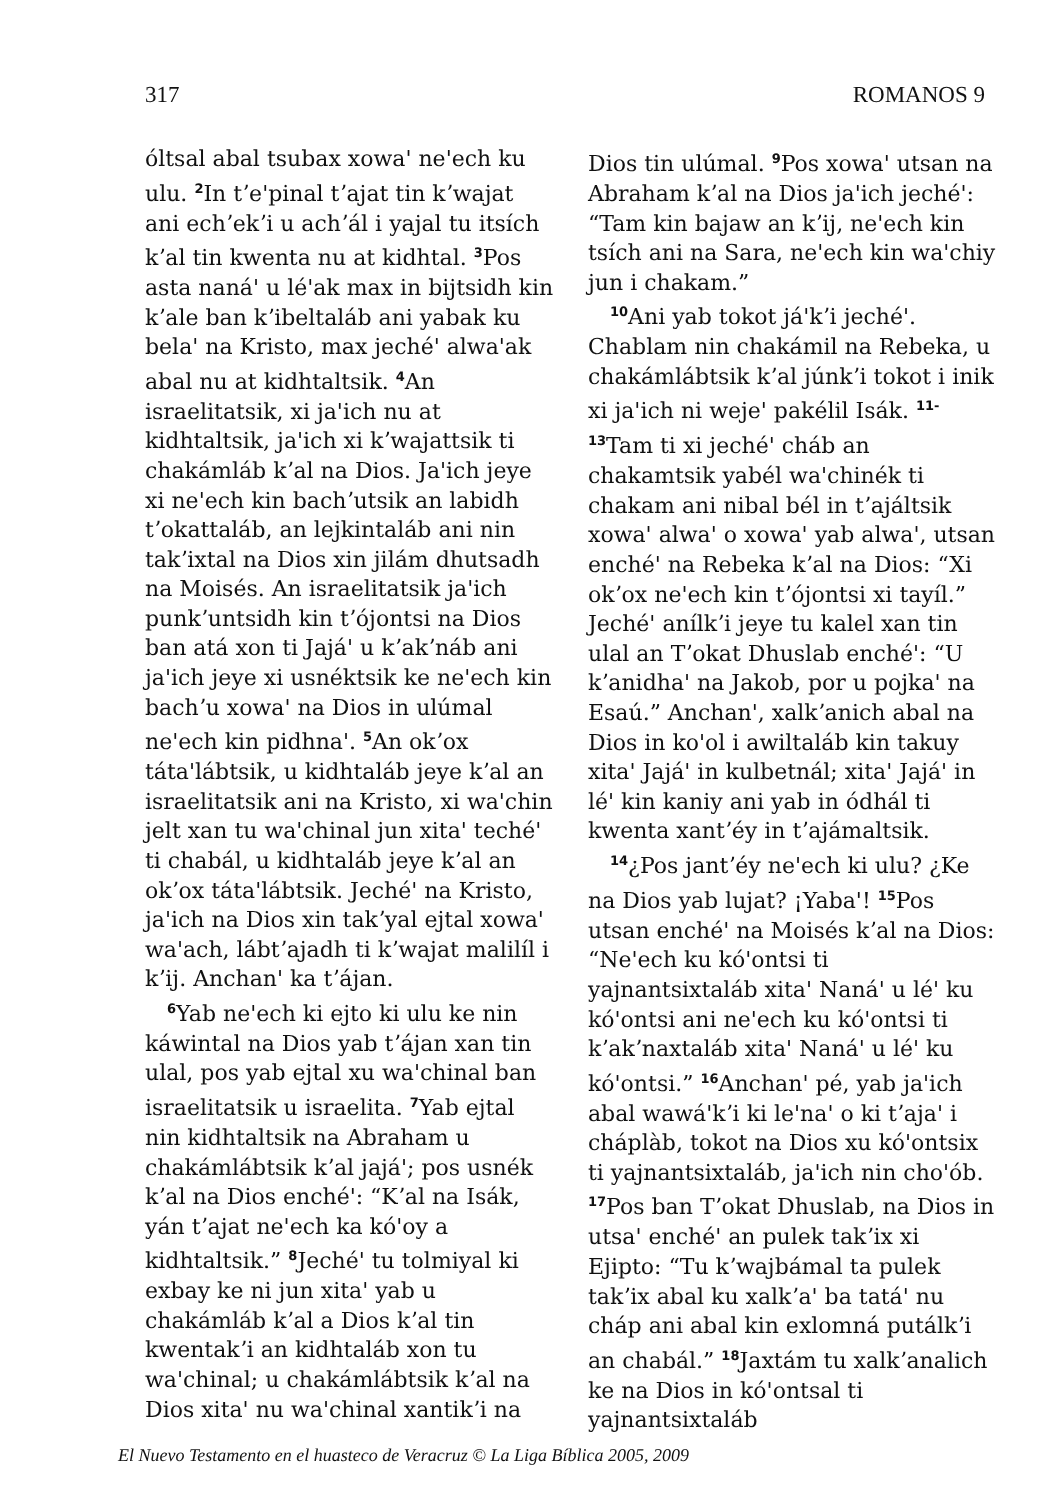317 ROMANOS 9
óltsal abal tsubax xowaꞌ neꞌech ku ulu. <sup>2</sup>In tʼeꞌpinal tʼajat tin kʼwajat ani echʼekʼi u achʼál i yajal tu itsích kʼal tin kwenta nu at kidhtal. <sup>3</sup>Pos asta nanáꞌ u léꞌak max in bijtsidh kin kʼale ban kʼibeltaláb ani yabak ku belaꞌ na Kristo, max jechéꞌ alwaꞌak abal nu at kidhtaltsik. <sup>4</sup>An israelitatsik, xi jaꞌich nu at kidhtaltsik, jaꞌich xi kʼwajattsik ti chakámláb kʼal na Dios. Jaꞌich jeye xi neꞌech kin bachʼutsik an labidh tʼokattaláb, an lejkintaláb ani nin takʼixtal na Dios xin jilám dhutsadh na Moisés. An israelitatsik jaꞌich punkʼuntsidh kin tʼójontsi na Dios ban atá xon ti Jajáꞌ u kʼakʼnáb ani jaꞌich jeye xi usnéktsik ke neꞌech kin bachʼu xowaꞌ na Dios in ulúmal neꞌech kin pidhnaꞌ. <sup>5</sup>An okʼox tátaꞌlábtsik, u kidhtaláb jeye kʼal an israelitatsik ani na Kristo, xi waꞌchin jelt xan tu waꞌchinal jun xitaꞌ techéꞌ ti chabál, u kidhtaláb jeye kʼal an okʼox tátaꞌlábtsik. Jechéꞌ na Kristo, jaꞌich na Dios xin takʼyal ejtal xowaꞌ waꞌach, lábtʼajadh ti kʼwajat malilíl i kʼij. Anchanꞌ ka tʼájan.
<sup>6</sup> Yab neꞌech ki ejto ki ulu ke nin káwintal na Dios yab tʼájan xan tin ulal, pos yab ejtal xu waꞌchinal ban israelitatsik u israelita. <sup>7</sup>Yab ejtal nin kidhtaltsik na Abraham u chakámlábtsik kʼal jajáꞌ; pos usnék kʼal na Dios enchéꞌ: “Kʼal na Isák, yán tʼajat neꞌech ka kóꞌoy a kidhtaltsik.” <sup>8</sup>Jechéꞌ tu tolmiyal ki exbay ke ni jun xitaꞌ yab u chakámláb kʼal a Dios kʼal tin kwentakʼi an kidhtaláb xon tu waꞌchinal; u chakámlábtsik kʼal na Dios xitaꞌ nu waꞌchinal xantikʼi na
Dios tin ulúmal. <sup>9</sup>Pos xowaꞌ utsan na Abraham kʼal na Dios jaꞌich jechéꞌ: “Tam kin bajaw an kʼij, neꞌech kin tsích ani na Sara, neꞌech kin waꞌchiy jun i chakam.”
<sup>10</sup> Ani yab tokot jáꞌkʼi jechéꞌ. Chablam nin chakámil na Rebeka, u chakámlábtsik kʼal júnkʼi tokot i inik xi jaꞌich ni wejeꞌ pakélil Isák. <sup>11-13</sup>Tam ti xi jechéꞌ cháb an chakamtsik yabél waꞌchinék ti chakam ani nibal bél in tʼajáltsik xowaꞌ alwaꞌ o xowaꞌ yab alwaꞌ, utsan enchéꞌ na Rebeka kʼal na Dios: “Xi okʼox neꞌech kin tʼójontsi xi tayíl.” Jechéꞌ anílkʼi jeye tu kalel xan tin ulal an Tʼokat Dhuslab enchéꞌ: “U kʼanidhaꞌ na Jakob, por u pojkaꞌ na Esaú.” Anchanꞌ, xalkʼanich abal na Dios in koꞌol i awiltaláb kin takuy xitaꞌ Jajáꞌ in kulbetnál; xitaꞌ Jajáꞌ in léꞌ kin kaniy ani yab in ódhál ti kwenta xantʼéy in tʼajámaltsik.
<sup>14</sup>¿Pos jantʼéy neꞌech ki ulu? ¿Ke na Dios yab lujat? ¡Yabaꞌ! <sup>15</sup>Pos utsan enchéꞌ na Moisés kʼal na Dios: “Neꞌech ku kóꞌontsi ti yajnantsixtaláb xitaꞌ Nanáꞌ u léꞌ ku kóꞌontsi ani neꞌech ku kóꞌontsi ti kʼakʼnaxtaláb xitaꞌ Nanáꞌ u léꞌ ku kóꞌontsi.” <sup>16</sup>Anchanꞌ pé, yab jaꞌich abal wawáꞌkʼi ki leꞌnaꞌ o ki tʼajaꞌ i cháplàb, tokot na Dios xu kóꞌontsix ti yajnantsixtaláb, jaꞌich nin choꞌób. <sup>17</sup>Pos ban Tʼokat Dhuslab, na Dios in utsaꞌ enchéꞌ an pulek takʼix xi Ejipto: “Tu kʼwajbámal ta pulek takʼix abal ku xalkʼaꞌ ba tatáꞌ nu cháp ani abal kin exlomná putálkʼi an chabál.” <sup>18</sup>Jaxtám tu xalkʼanalich ke na Dios in kóꞌontsal ti yajnantsixtaláb
El Nuevo Testamento en el huasteco de Veracruz © La Liga Bíblica 2005, 2009